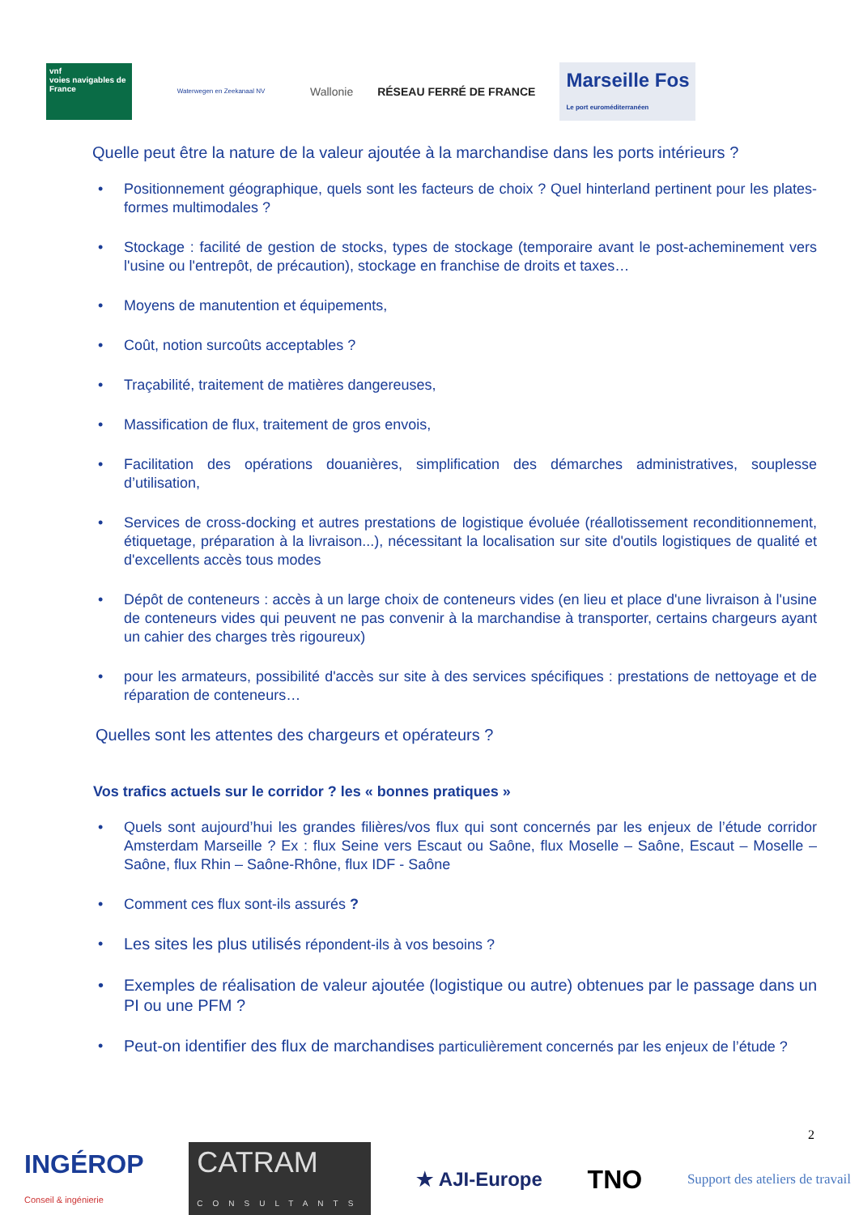vnf
voies navigables de France
Waterwegen en Zeekanaal NV
Wallonie RÉSEAU FERRÉ DE FRANCE
Marseille Fos
Le port euroméditerranéen
Quelle peut être la nature de la valeur ajoutée à la marchandise dans les ports intérieurs ?
Positionnement géographique, quels sont les facteurs de choix ? Quel hinterland pertinent pour les plates-formes multimodales ?
Stockage : facilité de gestion de stocks, types de stockage (temporaire avant le post-acheminement vers l'usine ou l'entrepôt, de précaution), stockage en franchise de droits et taxes…
Moyens de manutention et équipements,
Coût, notion surcoûts acceptables ?
Traçabilité, traitement de matières dangereuses,
Massification de flux, traitement de gros envois,
Facilitation des opérations douanières, simplification des démarches administratives, souplesse d’utilisation,
Services de cross-docking et autres prestations de logistique évoluée (réallotissement reconditionnement, étiquetage, préparation à la livraison...), nécessitant la localisation sur site d'outils logistiques de qualité et d'excellents accès tous modes
Dépôt de conteneurs : accès à un large choix de conteneurs vides (en lieu et place d'une livraison à l'usine de conteneurs vides qui peuvent ne pas convenir à la marchandise à transporter, certains chargeurs ayant un cahier des charges très rigoureux)
pour les armateurs, possibilité d'accès sur site à des services spécifiques : prestations de nettoyage et de réparation de conteneurs…
Quelles sont les attentes des chargeurs et opérateurs ?
Vos trafics actuels sur le corridor ? les « bonnes pratiques »
Quels sont aujourd’hui les grandes filières/vos flux qui sont concernés par les enjeux de l’étude corridor Amsterdam Marseille ? Ex : flux Seine vers Escaut ou Saône, flux Moselle – Saône, Escaut – Moselle – Saône, flux Rhin – Saône-Rhône, flux IDF - Saône
Comment ces flux sont-ils assurés ?
Les sites les plus utilisés répondent-ils à vos besoins ?
Exemples de réalisation de valeur ajoutée (logistique ou autre) obtenues par le passage dans un PI ou une PFM ?
Peut-on identifier des flux de marchandises particulièrement concernés par les enjeux de l’étude ?
2
INGÉROP
Conseil & ingénierie
CATRAM
CONSULTANTS
★ AJI-Europe
TNO
Support des ateliers de travail